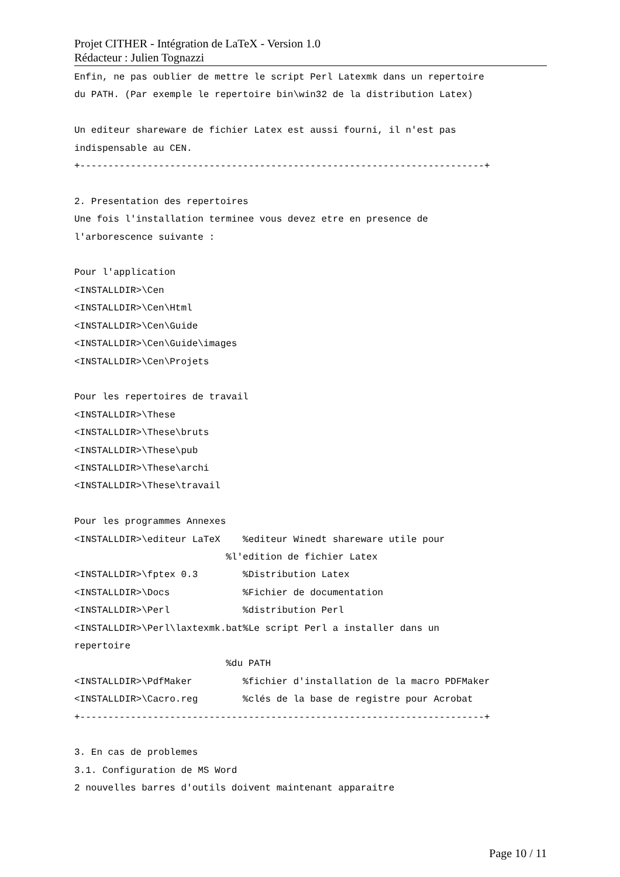Projet CITHER - Intégration de LaTeX - Version 1.0
Rédacteur : Julien Tognazzi
Enfin, ne pas oublier de mettre le script Perl Latexmk dans un repertoire
du PATH. (Par exemple le repertoire bin\win32 de la distribution Latex)

Un editeur shareware de fichier Latex est aussi fourni, il n'est pas
indispensable au CEN.
+------------------------------------------------------------------------+

2. Presentation des repertoires
Une fois l'installation terminee vous devez etre en presence de
l'arborescence suivante :

Pour l'application
<INSTALLDIR>\Cen
<INSTALLDIR>\Cen\Html
<INSTALLDIR>\Cen\Guide
<INSTALLDIR>\Cen\Guide\images
<INSTALLDIR>\Cen\Projets

Pour les repertoires de travail
<INSTALLDIR>\These
<INSTALLDIR>\These\bruts
<INSTALLDIR>\These\pub
<INSTALLDIR>\These\archi
<INSTALLDIR>\These\travail

Pour les programmes Annexes
<INSTALLDIR>\editeur LaTeX    %editeur Winedt shareware utile pour
                           %l'edition de fichier Latex
<INSTALLDIR>\fptex 0.3        %Distribution Latex
<INSTALLDIR>\Docs             %Fichier de documentation
<INSTALLDIR>\Perl             %distribution Perl
<INSTALLDIR>\Perl\laxtexmk.bat%Le script Perl a installer dans un
repertoire
                           %du PATH
<INSTALLDIR>\PdfMaker         %fichier d'installation de la macro PDFMaker
<INSTALLDIR>\Cacro.reg        %clés de la base de registre pour Acrobat
+------------------------------------------------------------------------+

3. En cas de problemes
3.1. Configuration de MS Word
2 nouvelles barres d'outils doivent maintenant apparaitre
Page 10 / 11